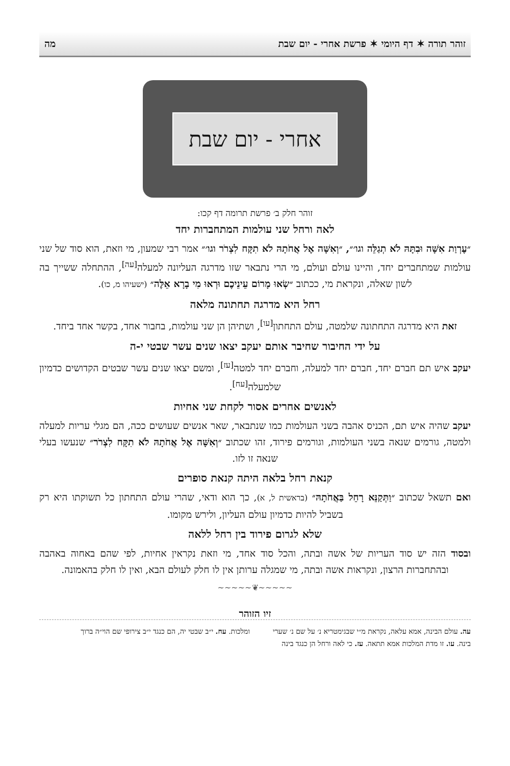זוהר תורה ✶ דף היומי ✶ פרשת אחרי - יום שבת מה
אחרי - יום שבת
זוהר חלק ב׳ פרשת תרומה דף קכו:
לאה ורחל שני עולמות המתחברות יחד
״עֶרְוַת אִשָּׁה וּבִתָּהּ לֹא תְגַלֵּה וגו׳״, ״וְאִשָּׁה אֶל אֲחֹתָהּ לֹא תִקָּח לִצְרֹר וגו׳״ אמר רבי שמעון, מי וזאת, הוא סוד של שני עולמות שמתחברים יחד, והיינו עולם ועולם, מי הרי נתבאר שזו מדרגה העליונה למעלה<sup>[עה]</sup>, ההתחלה ששייך בה לשון שאלה, ונקראת מי, ככתוב ״שְׂאוּ מָרוֹם עֵינֵיכֶם וּרְאוּ מִי בָרָא אֵלֶּה״ (ישעיהו מ, כו).
רחל היא מדרגה תחתונה מלאה
זאת היא מדרגה התחתונה שלמטה, עולם התחתון<sup>[עו]</sup>, ושתיהן הן שני עולמות, בחבור אחד, בקשר אחד ביחד.
על ידי החיבור שחיבר אותם יעקב יצאו שנים עשר שבטי י-ה
יעקב איש תם חברם יחד, חברם יחד למעלה, וחברם יחד למטה<sup>[עז]</sup>, ומשם יצאו שנים עשר שבטים הקדושים כדמיון שלמעלה<sup>[עח]</sup>.
לאנשים אחרים אסור לקחת שני אחיות
יעקב שהיה איש תם, הכניס אהבה בשני העולמות כמו שנתבאר, שאר אנשים שעושים ככה, הם מגלי עריות למעלה ולמטה, גורמים שנאה בשני העולמות, וגורמים פירוד, זהו שכתוב ״וְאִשָּׁה אֶל אֲחֹתָהּ לֹא תִקָּח לִצְרֹר״ שנעשו בעלי שנאה זו לזו.
קנאת רחל בלאה היתה קנאת סופרים
ואם תשאל שכתוב ״וַתְּקַנֵּא רָחֵל בַּאֲחֹתָהּ״ (בראשית ל, א), כך הוא ודאי, שהרי עולם התחתון כל תשוקתו היא רק בשביל להיות כדמיון עולם העליון, ולירש מקומו.
שלא לגרום פירוד בין רחל ללאה
ובסוד הזה יש סוד העריות של אשה ובתה, והכל סוד אחד, מי וזאת נקראין אחיות, לפי שהם באחוה באהבה ובהתחברות הרצון, ונקראות אשה ובתה, מי שמגלה ערותן אין לו חלק לעולם הבא, ואין לו חלק בהאמונה.
~~~~~❦~~~~~
זיו הזוהר
עה. עולם הבינה, אמא עלאה, נקראת מ״י שבגימטריא נ׳ על שם נ׳ שערי בינה. עו. זו מדת המלכות אמא תתאה. עז. כי לאה ורחל הן כנגד בינה ומלכות. עח. י״ב שבטי יה, הם כנגד י״ב צירופי שם הוי״ה ברוך